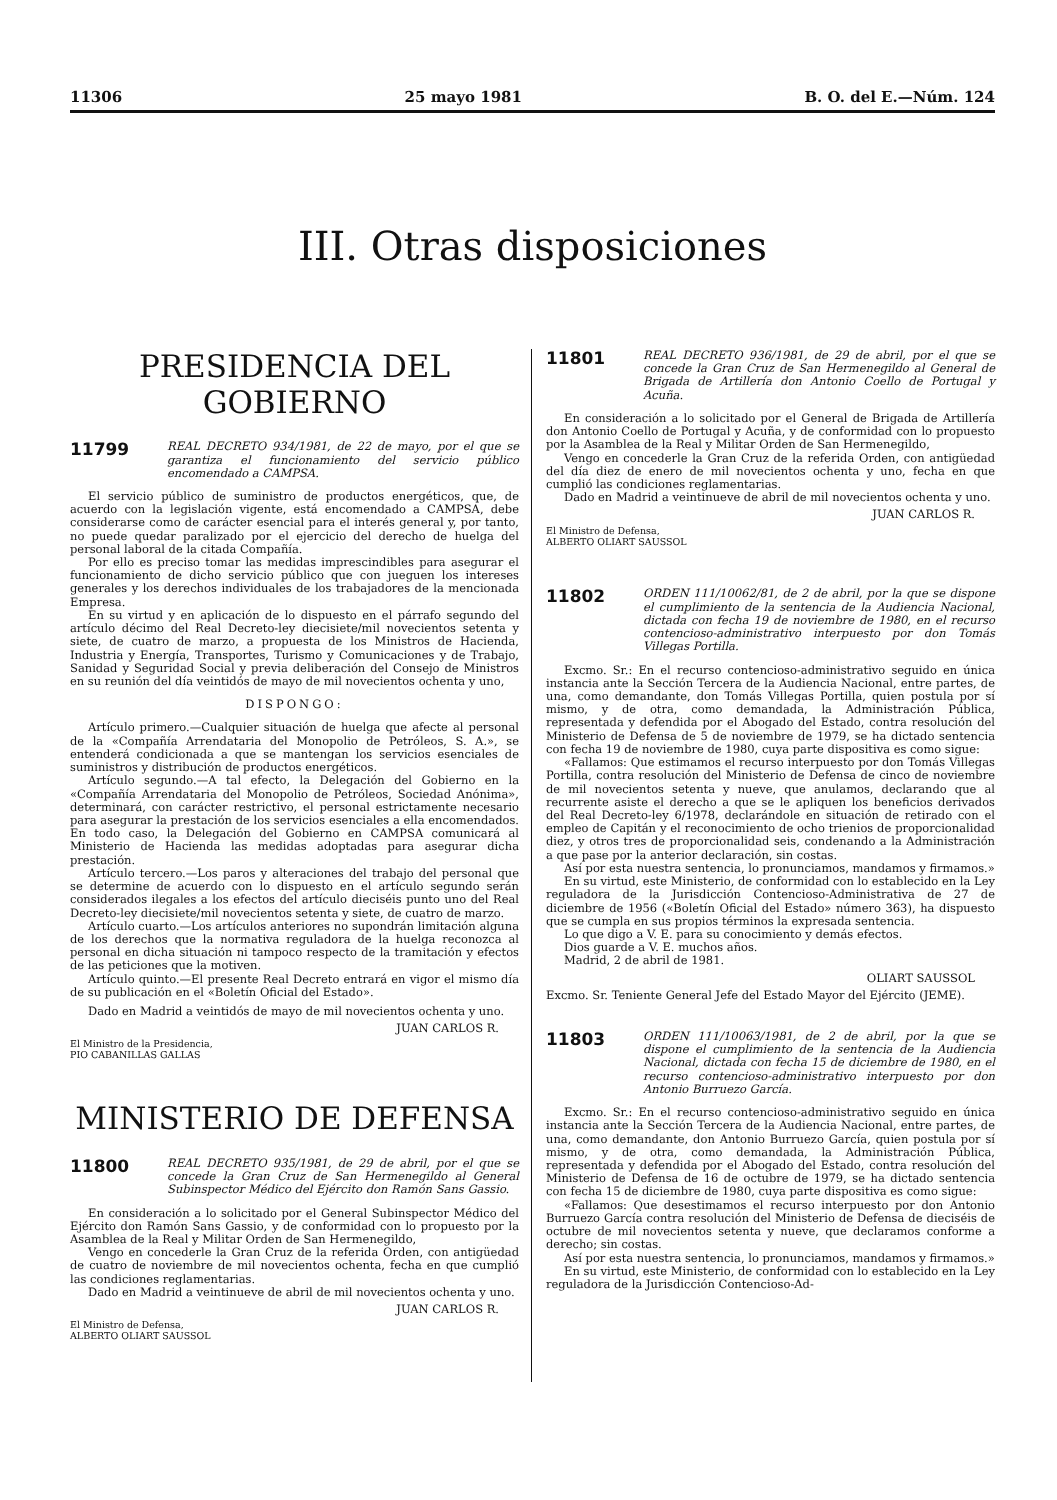11306 25 mayo 1981 B. O. del E.—Núm. 124
III. Otras disposiciones
PRESIDENCIA DEL GOBIERNO
11799
REAL DECRETO 934/1981, de 22 de mayo, por el que se garantiza el funcionamiento del servicio público encomendado a CAMPSA.
El servicio público de suministro de productos energéticos, que, de acuerdo con la legislación vigente, está encomendado a CAMPSA, debe considerarse como de carácter esencial para el interés general y, por tanto, no puede quedar paralizado por el ejercicio del derecho de huelga del personal laboral de la citada Compañía.
Por ello es preciso tomar las medidas imprescindibles para asegurar el funcionamiento de dicho servicio público que con jueguen los intereses generales y los derechos individuales de los trabajadores de la mencionada Empresa.
En su virtud y en aplicación de lo dispuesto en el párrafo segundo del artículo décimo del Real Decreto-ley diecisiete/mil novecientos setenta y siete, de cuatro de marzo, a propuesta de los Ministros de Hacienda, Industria y Energía, Transportes, Turismo y Comunicaciones y de Trabajo, Sanidad y Seguridad Social y previa deliberación del Consejo de Ministros en su reunión del día veintidós de mayo de mil novecientos ochenta y uno,
DISPONGO:
Artículo primero.—Cualquier situación de huelga que afecte al personal de la «Compañía Arrendataria del Monopolio de Petróleos, S. A.», se entenderá condicionada a que se mantengan los servicios esenciales de suministros y distribución de productos energéticos.
Artículo segundo.—A tal efecto, la Delegación del Gobierno en la «Compañía Arrendataria del Monopolio de Petróleos, Sociedad Anónima», determinará, con carácter restrictivo, el personal estrictamente necesario para asegurar la prestación de los servicios esenciales a ella encomendados. En todo caso, la Delegación del Gobierno en CAMPSA comunicará al Ministerio de Hacienda las medidas adoptadas para asegurar dicha prestación.
Artículo tercero.—Los paros y alteraciones del trabajo del personal que se determine de acuerdo con lo dispuesto en el artículo segundo serán considerados ilegales a los efectos del artículo dieciséis punto uno del Real Decreto-ley diecisiete/mil novecientos setenta y siete, de cuatro de marzo.
Artículo cuarto.—Los artículos anteriores no supondrán limitación alguna de los derechos que la normativa reguladora de la huelga reconozca al personal en dicha situación ni tampoco respecto de la tramitación y efectos de las peticiones que la motiven.
Artículo quinto.—El presente Real Decreto entrará en vigor el mismo día de su publicación en el «Boletín Oficial del Estado».
Dado en Madrid a veintidós de mayo de mil novecientos ochenta y uno.
JUAN CARLOS R.
El Ministro de la Presidencia,
PIO CABANILLAS GALLAS
MINISTERIO DE DEFENSA
11800
REAL DECRETO 935/1981, de 29 de abril, por el que se concede la Gran Cruz de San Hermenegildo al General Subinspector Médico del Ejército don Ramón Sans Gassio.
En consideración a lo solicitado por el General Subinspector Médico del Ejército don Ramón Sans Gassio, y de conformidad con lo propuesto por la Asamblea de la Real y Militar Orden de San Hermenegildo,
Vengo en concederle la Gran Cruz de la referida Orden, con antigüedad de cuatro de noviembre de mil novecientos ochenta, fecha en que cumplió las condiciones reglamentarias.
Dado en Madrid a veintinueve de abril de mil novecientos ochenta y uno.
JUAN CARLOS R.
El Ministro de Defensa,
ALBERTO OLIART SAUSSOL
11801
REAL DECRETO 936/1981, de 29 de abril, por el que se concede la Gran Cruz de San Hermenegildo al General de Brigada de Artillería don Antonio Coello de Portugal y Acuña.
En consideración a lo solicitado por el General de Brigada de Artillería don Antonio Coello de Portugal y Acuña, y de conformidad con lo propuesto por la Asamblea de la Real y Militar Orden de San Hermenegildo,
Vengo en concederle la Gran Cruz de la referida Orden, con antigüedad del día diez de enero de mil novecientos ochenta y uno, fecha en que cumplió las condiciones reglamentarias.
Dado en Madrid a veintinueve de abril de mil novecientos ochenta y uno.
JUAN CARLOS R.
El Ministro de Defensa,
ALBERTO OLIART SAUSSOL
11802
ORDEN 111/10062/81, de 2 de abril, por la que se dispone el cumplimiento de la sentencia de la Audiencia Nacional, dictada con fecha 19 de noviembre de 1980, en el recurso contencioso-administrativo interpuesto por don Tomás Villegas Portilla.
Excmo. Sr.: En el recurso contencioso-administrativo seguido en única instancia ante la Sección Tercera de la Audiencia Nacional, entre partes, de una, como demandante, don Tomás Villegas Portilla, quien postula por sí mismo, y de otra, como demandada, la Administración Pública, representada y defendida por el Abogado del Estado, contra resolución del Ministerio de Defensa de 5 de noviembre de 1979, se ha dictado sentencia con fecha 19 de noviembre de 1980, cuya parte dispositiva es como sigue:
«Fallamos: Que estimamos el recurso interpuesto por don Tomás Villegas Portilla, contra resolución del Ministerio de Defensa de cinco de noviembre de mil novecientos setenta y nueve, que anulamos, declarando que al recurrente asiste el derecho a que se le apliquen los beneficios derivados del Real Decreto-ley 6/1978, declarándole en situación de retirado con el empleo de Capitán y el reconocimiento de ocho trienios de proporcionalidad diez, y otros tres de proporcionalidad seis, condenando a la Administración a que pase por la anterior declaración, sin costas.
Así por esta nuestra sentencia, lo pronunciamos, mandamos y firmamos.»
En su virtud, este Ministerio, de conformidad con lo establecido en la Ley reguladora de la Jurisdicción Contencioso-Administrativa de 27 de diciembre de 1956 («Boletín Oficial del Estado» número 363), ha dispuesto que se cumpla en sus propios términos la expresada sentencia.
Lo que digo a V. E. para su conocimiento y demás efectos.
Dios guarde a V. E. muchos años.
Madrid, 2 de abril de 1981.
OLIART SAUSSOL
Excmo. Sr. Teniente General Jefe del Estado Mayor del Ejército (JEME).
11803
ORDEN 111/10063/1981, de 2 de abril, por la que se dispone el cumplimiento de la sentencia de la Audiencia Nacional, dictada con fecha 15 de diciembre de 1980, en el recurso contencioso-administrativo interpuesto por don Antonio Burruezo García.
Excmo. Sr.: En el recurso contencioso-administrativo seguido en única instancia ante la Sección Tercera de la Audiencia Nacional, entre partes, de una, como demandante, don Antonio Burruezo García, quien postula por sí mismo, y de otra, como demandada, la Administración Pública, representada y defendida por el Abogado del Estado, contra resolución del Ministerio de Defensa de 16 de octubre de 1979, se ha dictado sentencia con fecha 15 de diciembre de 1980, cuya parte dispositiva es como sigue:
«Fallamos: Que desestimamos el recurso interpuesto por don Antonio Burruezo García contra resolución del Ministerio de Defensa de dieciséis de octubre de mil novecientos setenta y nueve, que declaramos conforme a derecho; sin costas.
Así por esta nuestra sentencia, lo pronunciamos, mandamos y firmamos.»
En su virtud, este Ministerio, de conformidad con lo establecido en la Ley reguladora de la Jurisdicción Contencioso-Ad-